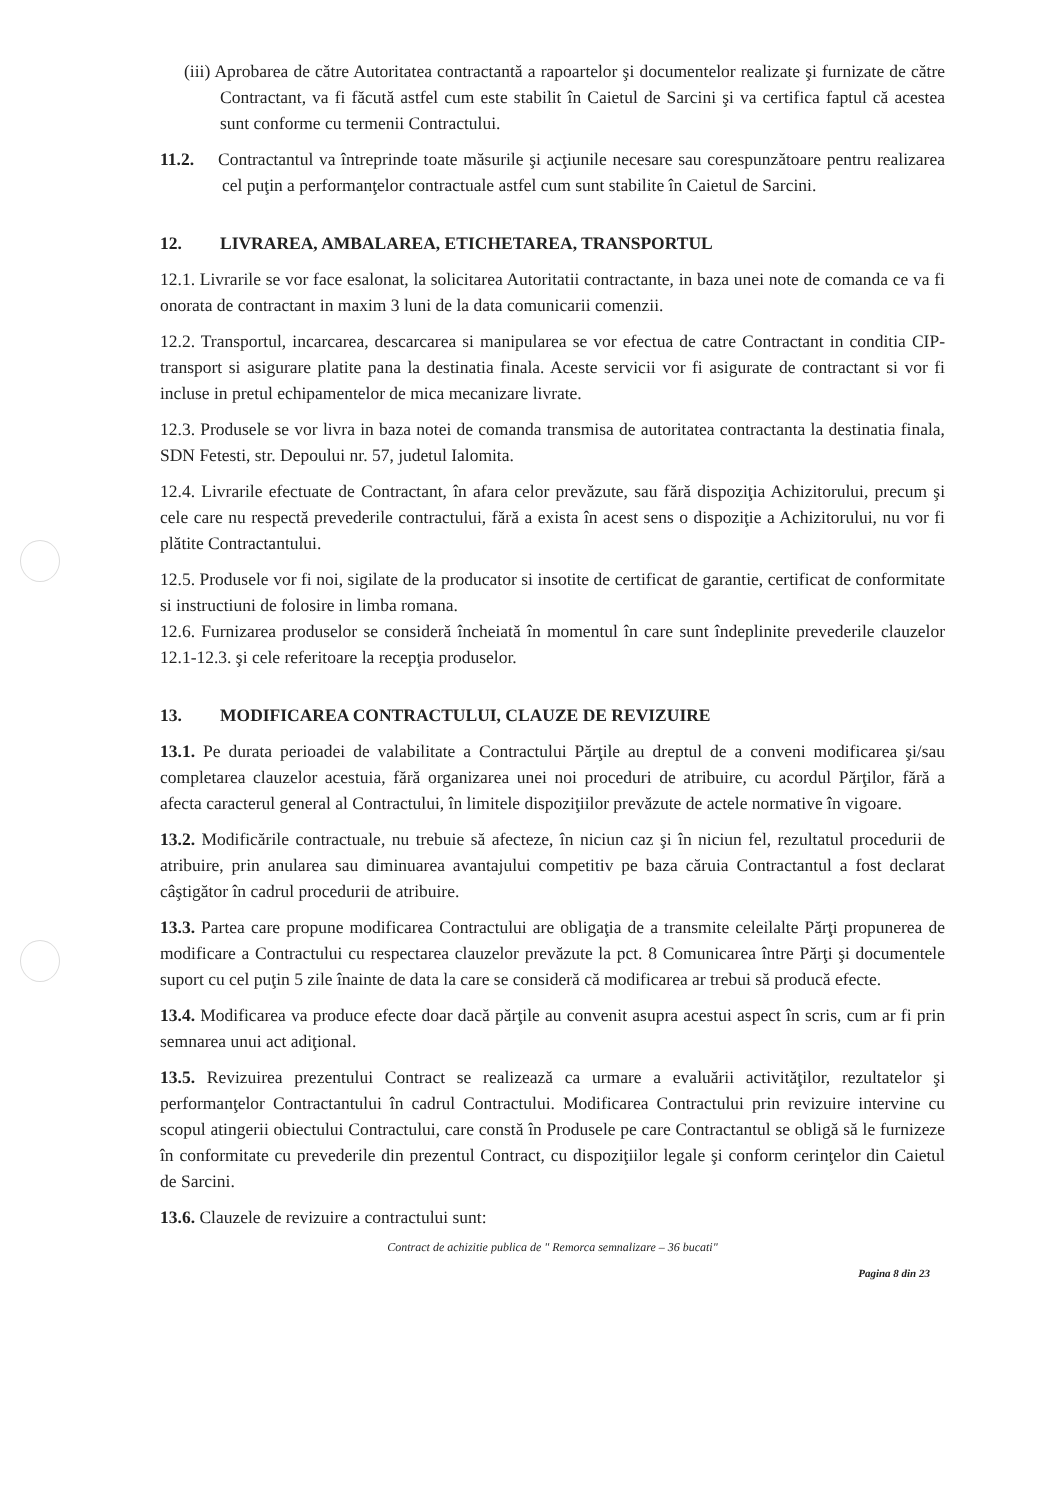(iii) Aprobarea de către Autoritatea contractantă a rapoartelor şi documentelor realizate şi furnizate de către Contractant, va fi făcută astfel cum este stabilit în Caietul de Sarcini şi va certifica faptul că acestea sunt conforme cu termenii Contractului.
11.2. Contractantul va întreprinde toate măsurile şi acţiunile necesare sau corespunzătoare pentru realizarea cel puţin a performanţelor contractuale astfel cum sunt stabilite în Caietul de Sarcini.
12. LIVRAREA, AMBALAREA, ETICHETAREA, TRANSPORTUL
12.1. Livrarile se vor face esalonat, la solicitarea Autoritatii contractante, in baza unei note de comanda ce va fi onorata de contractant in maxim 3 luni de la data comunicarii comenzii.
12.2. Transportul, incarcarea, descarcarea si manipularea se vor efectua de catre Contractant in conditia CIP-transport si asigurare platite pana la destinatia finala. Aceste servicii vor fi asigurate de contractant si vor fi incluse in pretul echipamentelor de mica mecanizare livrate.
12.3. Produsele se vor livra in baza notei de comanda transmisa de autoritatea contractanta la destinatia finala, SDN Fetesti, str. Depoului nr. 57, judetul Ialomita.
12.4. Livrarile efectuate de Contractant, în afara celor prevăzute, sau fără dispoziţia Achizitorului, precum şi cele care nu respectă prevederile contractului, fără a exista în acest sens o dispoziţie a Achizitorului, nu vor fi plătite Contractantului.
12.5. Produsele vor fi noi, sigilate de la producator si insotite de certificat de garantie, certificat de conformitate si instructiuni de folosire in limba romana.
12.6. Furnizarea produselor se consideră încheiată în momentul în care sunt îndeplinite prevederile clauzelor 12.1-12.3. şi cele referitoare la recepţia produselor.
13. MODIFICAREA CONTRACTULUI, CLAUZE DE REVIZUIRE
13.1. Pe durata perioadei de valabilitate a Contractului Părţile au dreptul de a conveni modificarea şi/sau completarea clauzelor acestuia, fără organizarea unei noi proceduri de atribuire, cu acordul Părţilor, fără a afecta caracterul general al Contractului, în limitele dispoziţiilor prevăzute de actele normative în vigoare.
13.2. Modificările contractuale, nu trebuie să afecteze, în niciun caz şi în niciun fel, rezultatul procedurii de atribuire, prin anularea sau diminuarea avantajului competitiv pe baza căruia Contractantul a fost declarat câştigător în cadrul procedurii de atribuire.
13.3. Partea care propune modificarea Contractului are obligaţia de a transmite celeilalte Părţi propunerea de modificare a Contractului cu respectarea clauzelor prevăzute la pct. 8 Comunicarea între Părţi şi documentele suport cu cel puţin 5 zile înainte de data la care se consideră că modificarea ar trebui să producă efecte.
13.4. Modificarea va produce efecte doar dacă părţile au convenit asupra acestui aspect în scris, cum ar fi prin semnarea unui act adiţional.
13.5. Revizuirea prezentului Contract se realizează ca urmare a evaluării activităţilor, rezultatelor şi performanţelor Contractantului în cadrul Contractului. Modificarea Contractului prin revizuire intervine cu scopul atingerii obiectului Contractului, care constă în Produsele pe care Contractantul se obligă să le furnizeze în conformitate cu prevederile din prezentul Contract, cu dispoziţiilor legale şi conform cerinţelor din Caietul de Sarcini.
13.6. Clauzele de revizuire a contractului sunt:
Contract de achizitie publica de " Remorca semnalizare – 36 bucati"
Pagina 8 din 23